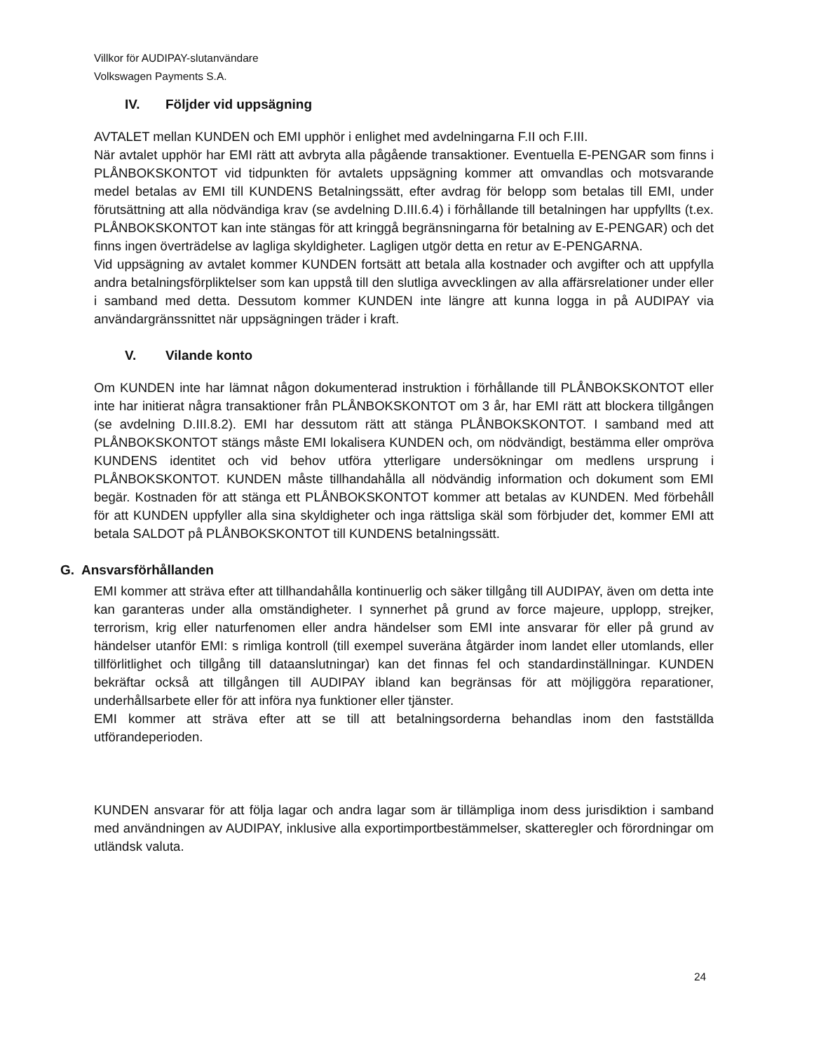Villkor för AUDIPAY-slutanvändare
Volkswagen Payments S.A.
IV. Följder vid uppsägning
AVTALET mellan KUNDEN och EMI upphör i enlighet med avdelningarna F.II och F.III.
När avtalet upphör har EMI rätt att avbryta alla pågående transaktioner. Eventuella E-PENGAR som finns i PLÅNBOKSKONTOT vid tidpunkten för avtalets uppsägning kommer att omvandlas och motsvarande medel betalas av EMI till KUNDENS Betalningssätt, efter avdrag för belopp som betalas till EMI, under förutsättning att alla nödvändiga krav (se avdelning D.III.6.4) i förhållande till betalningen har uppfyllts (t.ex. PLÅNBOKSKONTOT kan inte stängas för att kringgå begränsningarna för betalning av E-PENGAR) och det finns ingen överträdelse av lagliga skyldigheter. Lagligen utgör detta en retur av E-PENGARNA.
Vid uppsägning av avtalet kommer KUNDEN fortsätt att betala alla kostnader och avgifter och att uppfylla andra betalningsförpliktelser som kan uppstå till den slutliga avvecklingen av alla affärsrelationer under eller i samband med detta. Dessutom kommer KUNDEN inte längre att kunna logga in på AUDIPAY via användargränssnittet när uppsägningen träder i kraft.
V. Vilande konto
Om KUNDEN inte har lämnat någon dokumenterad instruktion i förhållande till PLÅNBOKSKONTOT eller inte har initierat några transaktioner från PLÅNBOKSKONTOT om 3 år, har EMI rätt att blockera tillgången (se avdelning D.III.8.2). EMI har dessutom rätt att stänga PLÅNBOKSKONTOT. I samband med att PLÅNBOKSKONTOT stängs måste EMI lokalisera KUNDEN och, om nödvändigt, bestämma eller ompröva KUNDENS identitet och vid behov utföra ytterligare undersökningar om medlens ursprung i PLÅNBOKSKONTOT. KUNDEN måste tillhandahålla all nödvändig information och dokument som EMI begär. Kostnaden för att stänga ett PLÅNBOKSKONTOT kommer att betalas av KUNDEN. Med förbehåll för att KUNDEN uppfyller alla sina skyldigheter och inga rättsliga skäl som förbjuder det, kommer EMI att betala SALDOT på PLÅNBOKSKONTOT till KUNDENS betalningssätt.
G. Ansvarsförhållanden
EMI kommer att sträva efter att tillhandahålla kontinuerlig och säker tillgång till AUDIPAY, även om detta inte kan garanteras under alla omständigheter. I synnerhet på grund av force majeure, upplopp, strejker, terrorism, krig eller naturfenomen eller andra händelser som EMI inte ansvarar för eller på grund av händelser utanför EMI: s rimliga kontroll (till exempel suveräna åtgärder inom landet eller utomlands, eller tillförlitlighet och tillgång till dataanslutningar) kan det finnas fel och standardinställningar. KUNDEN bekräftar också att tillgången till AUDIPAY ibland kan begränsas för att möjliggöra reparationer, underhållsarbete eller för att införa nya funktioner eller tjänster.
EMI kommer att sträva efter att se till att betalningsorderna behandlas inom den fastställda utförandeperioden.
KUNDEN ansvarar för att följa lagar och andra lagar som är tillämpliga inom dess jurisdiktion i samband med användningen av AUDIPAY, inklusive alla exportimportbestämmelser, skatteregler och förordningar om utländsk valuta.
24